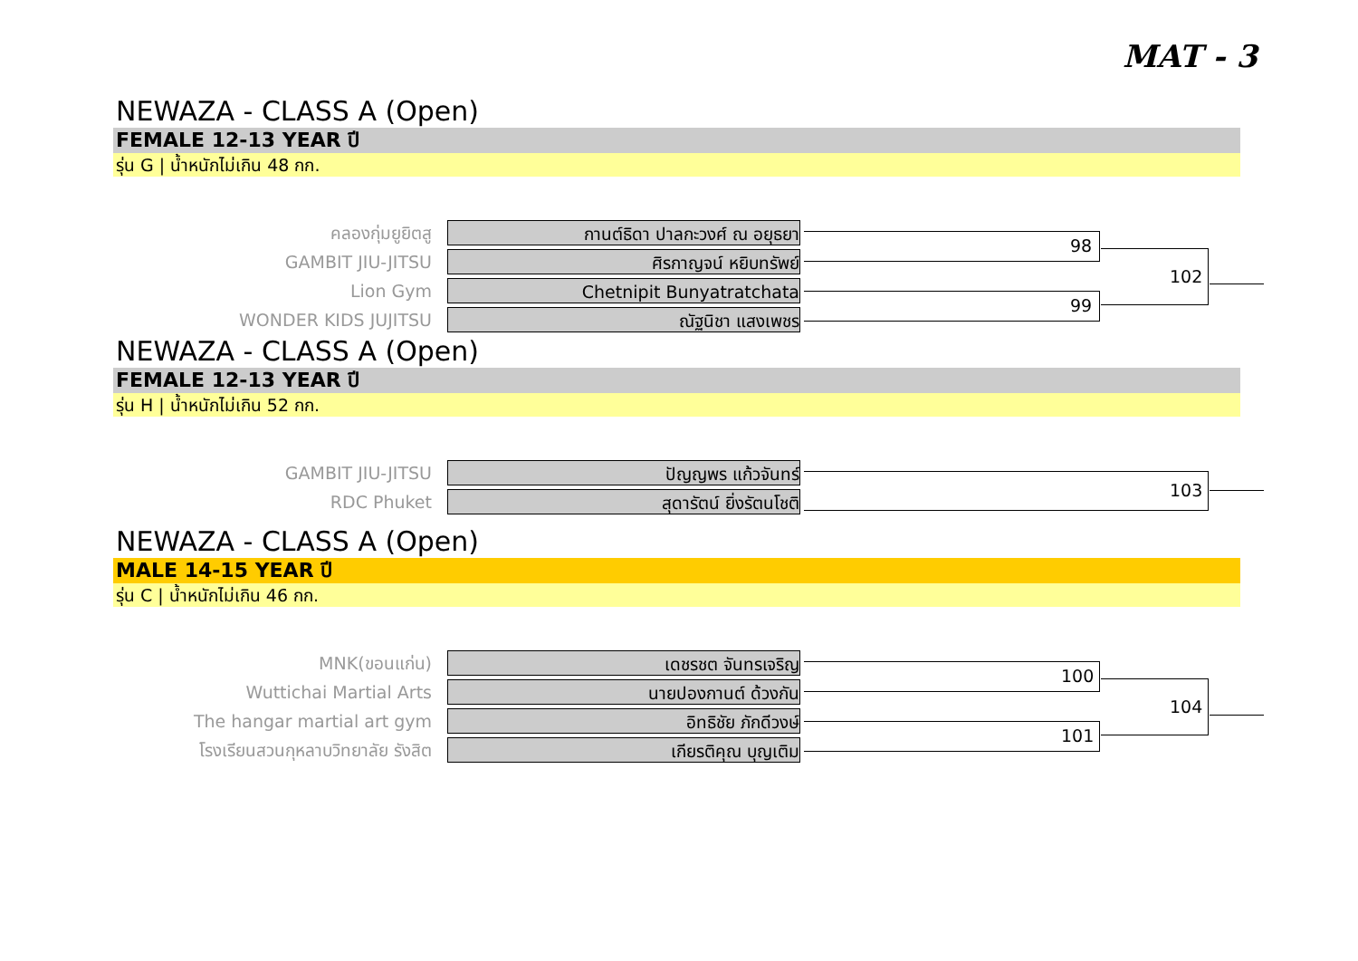MAT - 3
NEWAZA - CLASS A (Open)
FEMALE 12-13 YEAR ปี
รุ่น G | น้ำหนักไม่เกิน 48 กก.
คลองกุ่มยูยิตสู กานต์ธิดา ปาลกะวงศ์ ณ อยุธยา
GAMBIT JIU-JITSU ศิรกาญจน์ หยิบทรัพย์
Lion Gym Chetnipit Bunyatratchata
WONDER KIDS JUJITSU ณัฐนิชา แสงเพชร
98
99
102
NEWAZA - CLASS A (Open)
FEMALE 12-13 YEAR ปี
รุ่น H | น้ำหนักไม่เกิน 52 กก.
GAMBIT JIU-JITSU ปัญญพร แก้วจันทร์
RDC Phuket สุดารัตน์ ยิ่งรัตนโชติ 103
NEWAZA - CLASS A (Open)
MALE 14-15 YEAR ปี
รุ่น C | น้ำหนักไม่เกิน 46 กก.
MNK(ขอนแก่น) เดชรชต จันทรเจริญ
Wuttichai Martial Arts นายปองกานต์ ด้วงกัน
The hangar martial art gym อิทธิชัย ภักดีวงษ์
โรงเรียนสวนกุหลาบวิทยาลัย รังสิต เกียรติคุณ บุญเติม
100
101
104